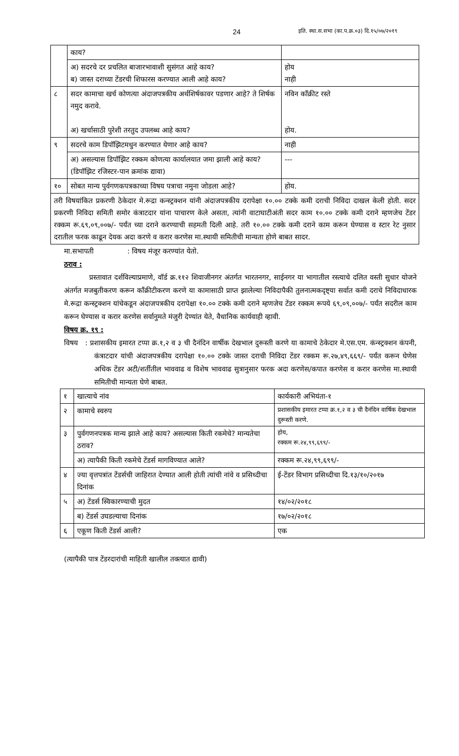24 इति. स्था.स.सभा (का.प.क्र.०३) दि.१५/०७/२०१९
| | काय? | |
| | अ) सदरचे दर प्रचलित बाजारभावाशी सुसंगत आहे काय? ब) जास्त दराच्या टेंडरची शिफारस करण्यात आली आहे काय? | होय नाही |
| ८ | सदर कामाचा खर्च कोणत्या अंदाजपत्रकीय अर्थशिर्षकावर पडणार आहे? ते शिर्षक नमुद करावे. अ) खर्चासाठी पुरेशी तरतुद उपलब्ध आहे काय? | नविन कॉंक्रीट रस्ते होय. |
| ९ | सदरचे काम डिपॉझिटमधुन करण्यात येणार आहे काय? | नाही |
| | अ) असल्यास डिपॉझिट रक्कम कोणत्या कार्यालयात जमा झाली आहे काय? (डिपॉझिट रजिस्टर-पान क्रमांक द्यावा) | --- |
| १० | सोबत मान्य पुर्वगणकपत्रकाच्या विषय पत्राचा नमुना जोडला आहे? | होय. |
| तरी विषयांकित प्रकरणी ठेकेदार मे.रूद्रा कन्स्ट्रक्शन यांनी अंदाजपत्रकीय दरापेक्षा १०.०० टक्के कमी दराची निविदा दाखल केली होती. सदर प्रकरणी निविदा समिती समोर कंत्राटदार यांना पाचारण केले असता, त्यांनी वाटाघाटीअंती सदर काम १०.०० टक्के कमी दराने म्हणजेच टेंडर रक्कम रू.६९,०९,००७/- पर्यंत च्या दराने करण्याची सहमती दिली आहे. तरी १०.०० टक्के कमी दराने काम करून घेण्यास व स्टार रेट नुसार दरातील फरक काढून देयक अदा करणे व करार करणेस मा.स्थायी समितीची मान्यता होणे बाबत सादर. | | |
मा.सभापती : विषय मंजूर करण्यांत येतो.
ठराव :
प्रस्तावात दर्शविल्याप्रमाणे, वॉर्ड क्र.११२ शिवाजीनगर अंतर्गत भारतनगर, साईनगर या भागातील रस्त्याचे दलित वस्ती सुधार योजने अंतर्गत मजबुतीकरण करून कॉंक्रीटीकरण करणे या कामासाठी प्राप्त झालेल्या निविदापैकी तुलनात्मकदृष्ट्या सर्वात कमी दराचे निविदाधारक मे.रूद्रा कन्स्ट्रक्शन यांचेकडून अंदाजपत्रकीय दरापेक्षा १०.०० टक्के कमी दराने म्हणजेच टेंडर रक्कम रूपये ६९,०९,००७/- पर्यंत सदरील काम करून घेण्यास व करार करणेस सर्वानुमते मंजुरी देण्यांत येते, वैधानिक कार्यवाही व्हावी.
विषय क्र. १९ :
विषय : प्रशासकीय इमारत टप्पा क्र.१,२ व ३ ची दैनंदिन वार्षीक देखभाल दुरूस्ती करणे या कामाचे ठेकेदार मे.एस.एम. कंन्स्ट्रक्शन कंपनी, कंत्राटदार यांची अंदाजपत्रकीय दरापेक्षा १०.०० टक्के जास्त दराची निविदा टेंडर रक्कम रू.२७,४९,६६९/- पर्यंत करून घेणेस अधिक टेंडर अटी/शर्तीतील भाववाढ व विशेष भाववाढ सुत्रानुसार फरक अदा करणेस/कपात करणेस व करार करणेस मा.स्थायी समितीची मान्यता घेणे बाबत.
| १ | खात्याचे नांव | कार्यकारी अभियंता-१ |
| २ | कामाचे स्वरुप | प्रशासकीय इमारत टप्पा क्र.१,२ व ३ ची दैनंदिन वार्षिक देखभाल दुरूस्ती करणे. |
| ३ | पुर्वगणनपत्रक मान्य झाले आहे काय? असल्यास किती रकमेचे? मान्यतेचा ठराव? | होय, रक्कम रू.२४,९९,६९९/- |
| | अ) त्यापैकी किती रकमेचे टेंडर्स मागविण्यात आले? | रक्कम रू.२४,९९,६९९/- |
| ४ | ज्या वृत्तपत्रांत टेंडर्सची जाहिरात देण्यात आली होती त्यांची नांवे व प्रसिध्दीचा दिनांक | ई-टेंडर विभाग प्रसिध्दीचा दि.१३/१०/२०१७ |
| ५ | अ) टेंडर्स स्विकारण्याची मुदत | १४/०२/२०१८ |
| | ब) टेंडर्स उघडल्याचा दिनांक | १७/०२/२०१८ |
| ६ | एकूण किती टेंडर्स आली? | एक |
(त्यापैकी पात्र टेंडरदारांची माहिती खालील तक्त्यात द्यावी)